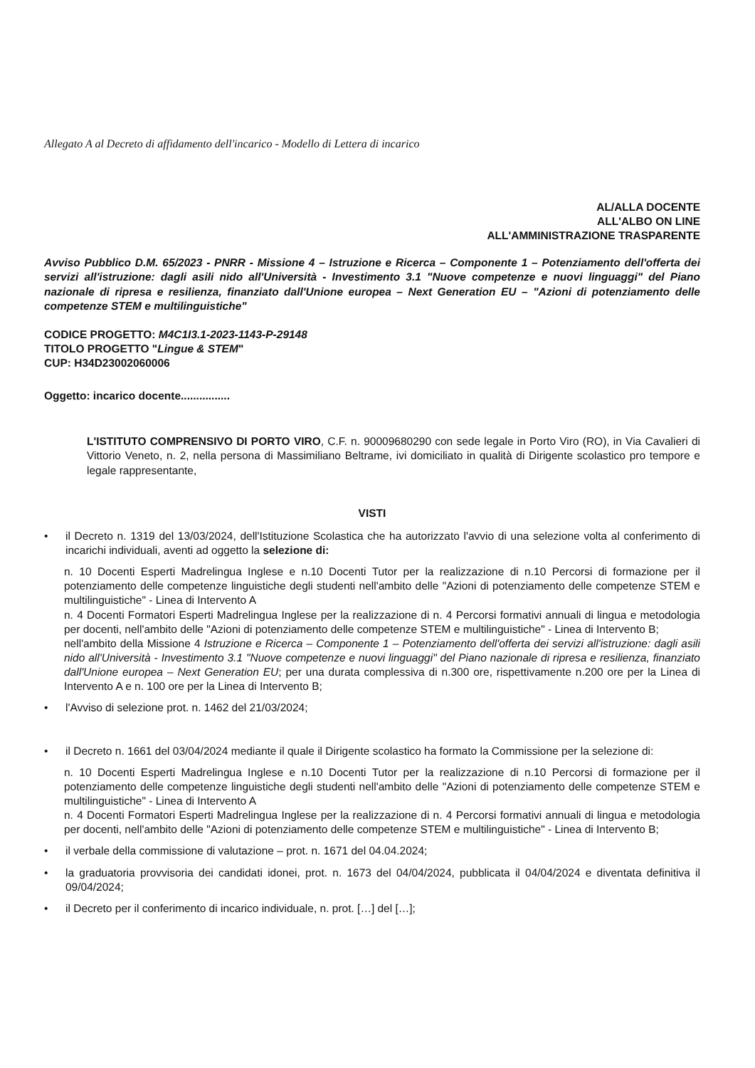Allegato A al Decreto di affidamento dell'incarico - Modello di Lettera di incarico
AL/ALLA DOCENTE
ALL'ALBO ON LINE
ALL'AMMINISTRAZIONE TRASPARENTE
Avviso Pubblico D.M. 65/2023 - PNRR - Missione 4 – Istruzione e Ricerca – Componente 1 – Potenziamento dell'offerta dei servizi all'istruzione: dagli asili nido all'Università - Investimento 3.1 "Nuove competenze e nuovi linguaggi" del Piano nazionale di ripresa e resilienza, finanziato dall'Unione europea – Next Generation EU – "Azioni di potenziamento delle competenze STEM e multilinguistiche"
CODICE PROGETTO: M4C1I3.1-2023-1143-P-29148
TITOLO PROGETTO "Lingue & STEM"
CUP: H34D23002060006
Oggetto: incarico docente................
L'ISTITUTO COMPRENSIVO DI PORTO VIRO, C.F. n. 90009680290 con sede legale in Porto Viro (RO), in Via Cavalieri di Vittorio Veneto, n. 2, nella persona di Massimiliano Beltrame, ivi domiciliato in qualità di Dirigente scolastico pro tempore e legale rappresentante,
VISTI
• il Decreto n. 1319 del 13/03/2024, dell'Istituzione Scolastica che ha autorizzato l'avvio di una selezione volta al conferimento di incarichi individuali, aventi ad oggetto la selezione di:
n. 10 Docenti Esperti Madrelingua Inglese e n.10 Docenti Tutor per la realizzazione di n.10 Percorsi di formazione per il potenziamento delle competenze linguistiche degli studenti nell'ambito delle "Azioni di potenziamento delle competenze STEM e multilinguistiche" - Linea di Intervento A
n. 4 Docenti Formatori Esperti Madrelingua Inglese per la realizzazione di n. 4 Percorsi formativi annuali di lingua e metodologia per docenti, nell'ambito delle "Azioni di potenziamento delle competenze STEM e multilinguistiche" - Linea di Intervento B;
nell'ambito della Missione 4 Istruzione e Ricerca – Componente 1 – Potenziamento dell'offerta dei servizi all'istruzione: dagli asili nido all'Università - Investimento 3.1 "Nuove competenze e nuovi linguaggi" del Piano nazionale di ripresa e resilienza, finanziato dall'Unione europea – Next Generation EU; per una durata complessiva di n.300 ore, rispettivamente n.200 ore per la Linea di Intervento A e n. 100 ore per la Linea di Intervento B;
• l'Avviso di selezione prot. n. 1462 del 21/03/2024;
• il Decreto n. 1661 del 03/04/2024 mediante il quale il Dirigente scolastico ha formato la Commissione per la selezione di:
n. 10 Docenti Esperti Madrelingua Inglese e n.10 Docenti Tutor per la realizzazione di n.10 Percorsi di formazione per il potenziamento delle competenze linguistiche degli studenti nell'ambito delle "Azioni di potenziamento delle competenze STEM e multilinguistiche" - Linea di Intervento A
n. 4 Docenti Formatori Esperti Madrelingua Inglese per la realizzazione di n. 4 Percorsi formativi annuali di lingua e metodologia per docenti, nell'ambito delle "Azioni di potenziamento delle competenze STEM e multilinguistiche" - Linea di Intervento B;
• il verbale della commissione di valutazione – prot. n. 1671 del 04.04.2024;
• la graduatoria provvisoria dei candidati idonei, prot. n. 1673 del 04/04/2024, pubblicata il 04/04/2024 e diventata definitiva il 09/04/2024;
• il Decreto per il conferimento di incarico individuale, n. prot. […] del […];